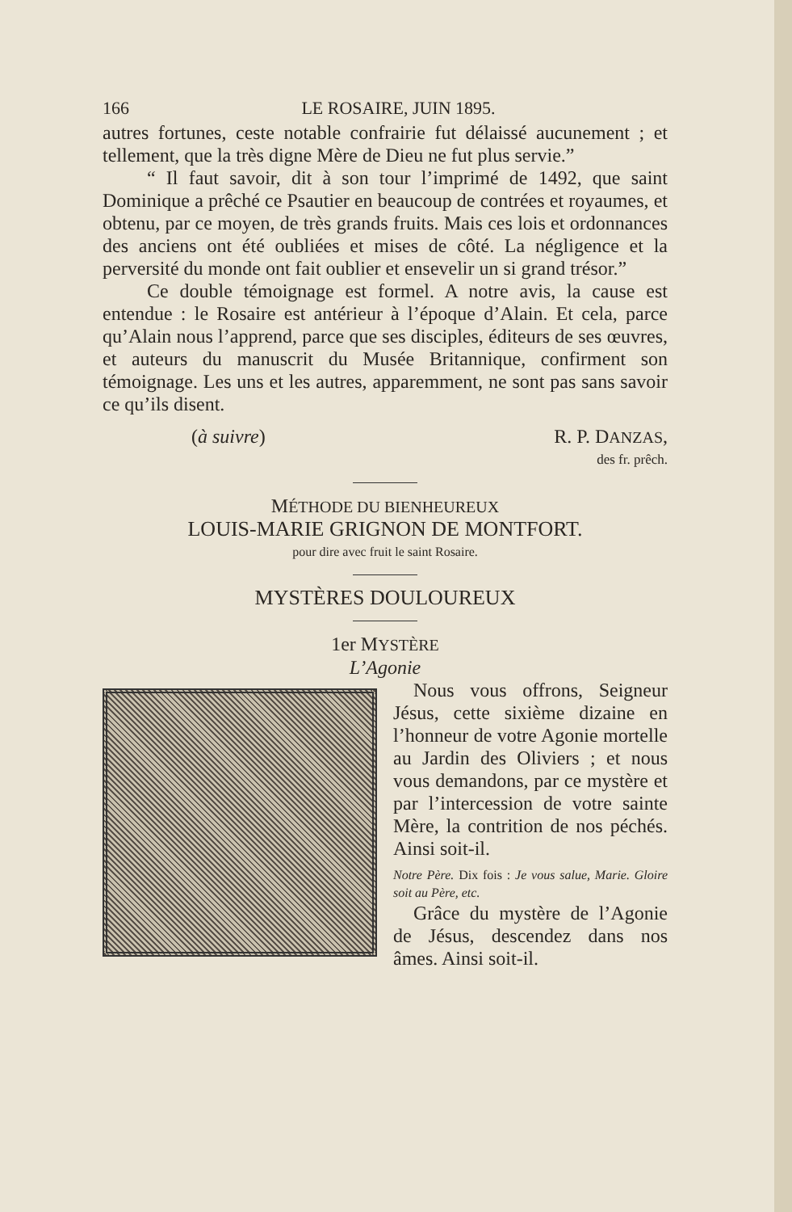166 LE ROSAIRE, JUIN 1895.
autres fortunes, ceste notable confrairie fut délaissé aucunement ; et tellement, que la très digne Mère de Dieu ne fut plus servie.”
“ Il faut savoir, dit à son tour l’imprimé de 1492, que saint Dominique a prêché ce Psautier en beaucoup de contrées et royaumes, et obtenu, par ce moyen, de très grands fruits. Mais ces lois et ordonnances des anciens ont été oubliées et mises de côté. La négligence et la perversité du monde ont fait oublier et ensevelir un si grand trésor.”
Ce double témoignage est formel. A notre avis, la cause est entendue : le Rosaire est antérieur à l’époque d’Alain. Et cela, parce qu’Alain nous l’apprend, parce que ses disciples, éditeurs de ses œuvres, et auteurs du manuscrit du Musée Britannique, confirment son témoignage. Les uns et les autres, apparemment, ne sont pas sans savoir ce qu’ils disent.
(à suivre) R. P. DANZAS,
des fr. prêch.
MÉTHODE DU BIENHEUREUX
LOUIS-MARIE GRIGNON DE MONTFORT.
pour dire avec fruit le saint Rosaire.
MYSTÈRES DOULOUREUX
1er MYSTÈRE
L’Agonie
Nous vous offrons, Seigneur Jésus, cette sixième dizaine en l’honneur de votre Agonie mortelle au Jardin des Oliviers ; et nous vous demandons, par ce mystère et par l’intercession de votre sainte Mère, la contrition de nos péchés. Ainsi soit-il.
Notre Père. Dix fois : Je vous salue, Marie. Gloire soit au Père, etc.
Grâce du mystère de l’Agonie de Jésus, descendez dans nos âmes. Ainsi soit-il.